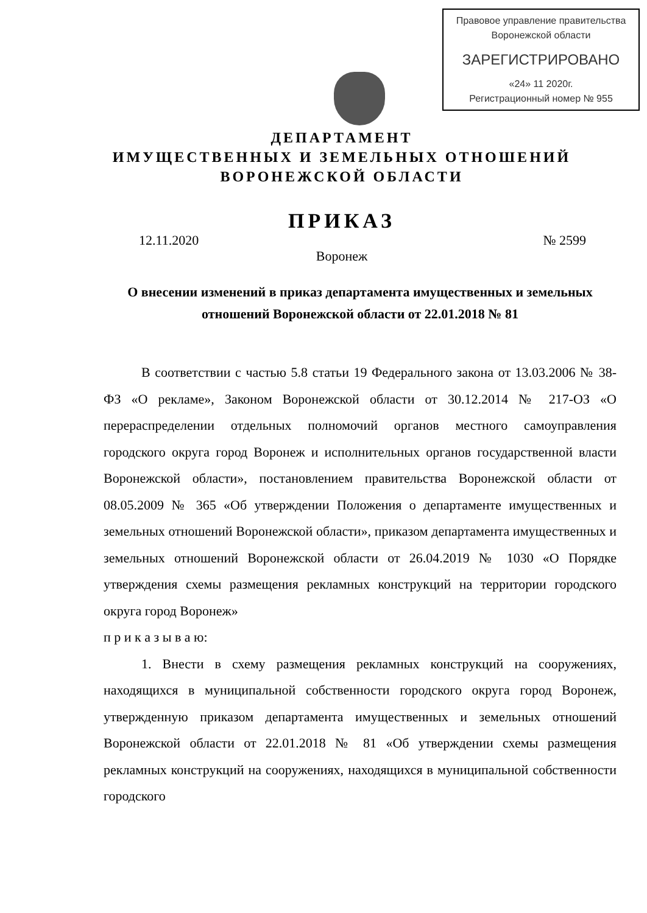Правовое управление правительства
Воронежской области
ЗАРЕГИСТРИРОВАНО
«24» 11 2020г.
Регистрационный номер № 955
ДЕПАРТАМЕНТ
ИМУЩЕСТВЕННЫХ И ЗЕМЕЛЬНЫХ ОТНОШЕНИЙ
ВОРОНЕЖСКОЙ ОБЛАСТИ
ПРИКАЗ
12.11.2020 № 2599
Воронеж
О внесении изменений в приказ департамента имущественных и земельных отношений Воронежской области от 22.01.2018 № 81
В соответствии с частью 5.8 статьи 19 Федерального закона от 13.03.2006 № 38-ФЗ «О рекламе», Законом Воронежской области от 30.12.2014 № 217-ОЗ «О перераспределении отдельных полномочий органов местного самоуправления городского округа город Воронеж и исполнительных органов государственной власти Воронежской области», постановлением правительства Воронежской области от 08.05.2009 № 365 «Об утверждении Положения о департаменте имущественных и земельных отношений Воронежской области», приказом департамента имущественных и земельных отношений Воронежской области от 26.04.2019 № 1030 «О Порядке утверждения схемы размещения рекламных конструкций на территории городского округа город Воронеж»
п р и к а з ы в а ю:
1. Внести в схему размещения рекламных конструкций на сооружениях, находящихся в муниципальной собственности городского округа город Воронеж, утвержденную приказом департамента имущественных и земельных отношений Воронежской области от 22.01.2018 № 81 «Об утверждении схемы размещения рекламных конструкций на сооружениях, находящихся в муниципальной собственности городского